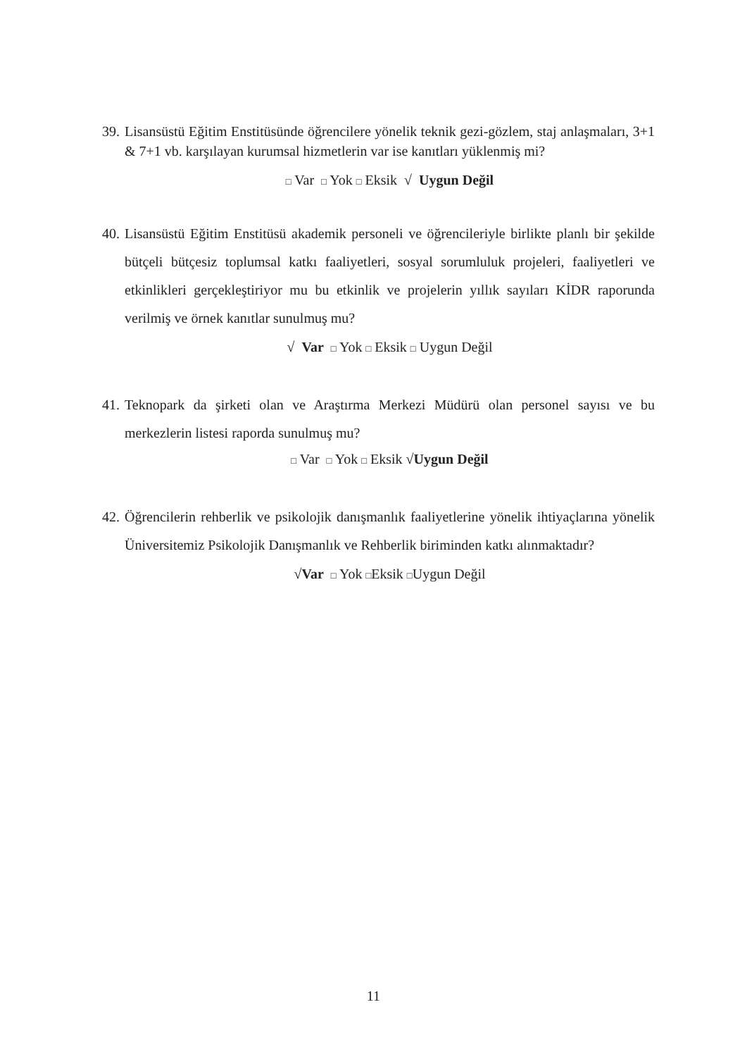39. Lisansüstü Eğitim Enstitüsünde öğrencilere yönelik teknik gezi-gözlem, staj anlaşmaları, 3+1 & 7+1 vb. karşılayan kurumsal hizmetlerin var ise kanıtları yüklenmiş mi?
□ Var □ Yok □ Eksik √ Uygun Değil
40. Lisansüstü Eğitim Enstitüsü akademik personeli ve öğrencileriyle birlikte planlı bir şekilde bütçeli bütçesiz toplumsal katkı faaliyetleri, sosyal sorumluluk projeleri, faaliyetleri ve etkinlikleri gerçekleştiriyor mu bu etkinlik ve projelerin yıllık sayıları KİDR raporunda verilmiş ve örnek kanıtlar sunulmuş mu?
√ Var □ Yok □ Eksik □ Uygun Değil
41. Teknopark da şirketi olan ve Araştırma Merkezi Müdürü olan personel sayısı ve bu merkezlerin listesi raporda sunulmuş mu?
□ Var □ Yok □ Eksik √Uygun Değil
42. Öğrencilerin rehberlik ve psikolojik danışmanlık faaliyetlerine yönelik ihtiyaçlarına yönelik Üniversitemiz Psikolojik Danışmanlık ve Rehberlik biriminden katkı alınmaktadır?
√Var □ Yok □Eksik □Uygun Değil
11